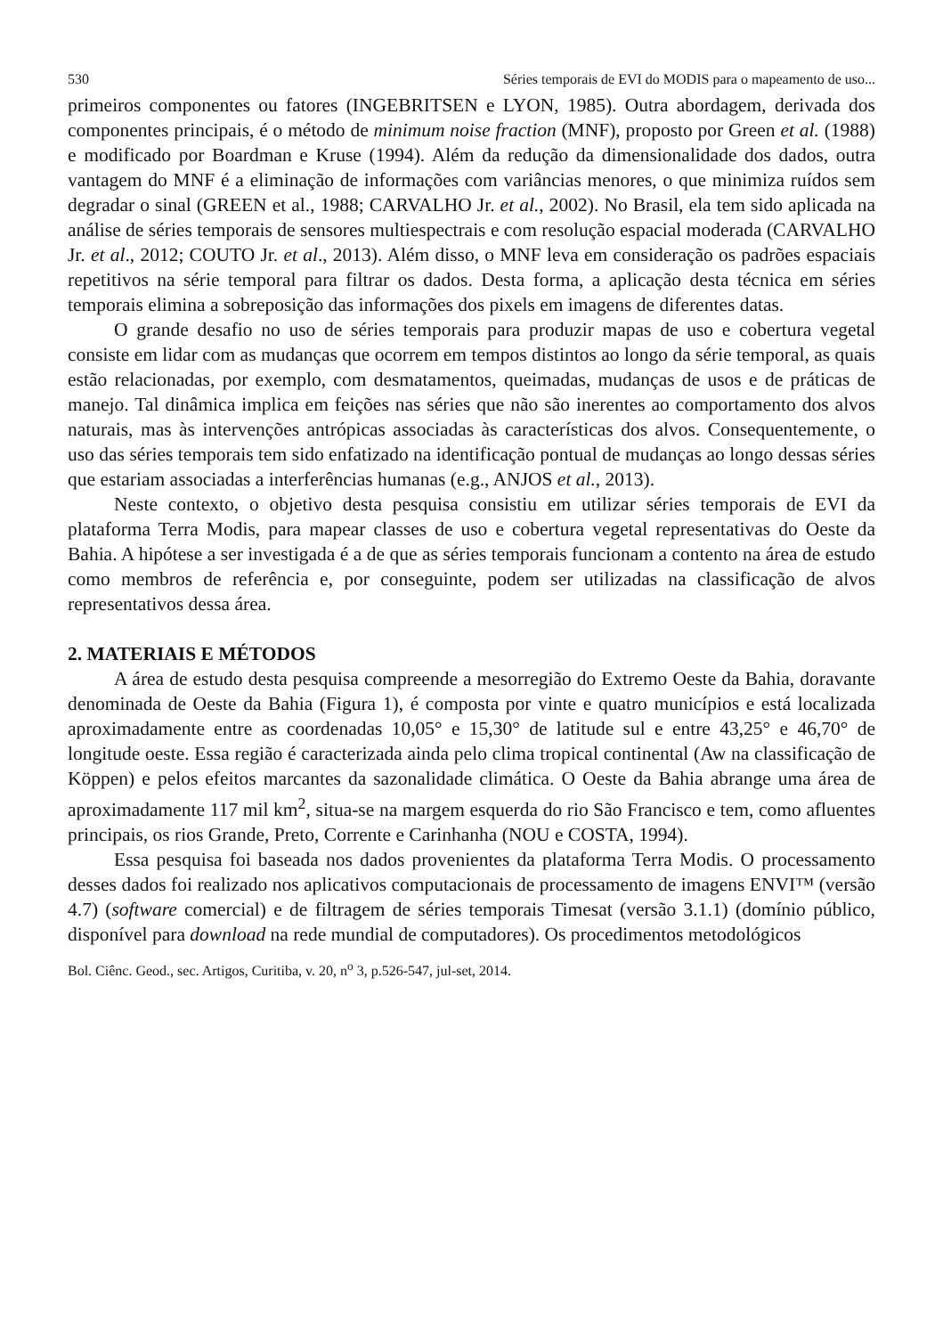530 Séries temporais de EVI do MODIS para o mapeamento de uso...
primeiros componentes ou fatores (INGEBRITSEN e LYON, 1985). Outra abordagem, derivada dos componentes principais, é o método de minimum noise fraction (MNF), proposto por Green et al. (1988) e modificado por Boardman e Kruse (1994). Além da redução da dimensionalidade dos dados, outra vantagem do MNF é a eliminação de informações com variâncias menores, o que minimiza ruídos sem degradar o sinal (GREEN et al., 1988; CARVALHO Jr. et al., 2002). No Brasil, ela tem sido aplicada na análise de séries temporais de sensores multiespectrais e com resolução espacial moderada (CARVALHO Jr. et al., 2012; COUTO Jr. et al., 2013). Além disso, o MNF leva em consideração os padrões espaciais repetitivos na série temporal para filtrar os dados. Desta forma, a aplicação desta técnica em séries temporais elimina a sobreposição das informações dos pixels em imagens de diferentes datas.
O grande desafio no uso de séries temporais para produzir mapas de uso e cobertura vegetal consiste em lidar com as mudanças que ocorrem em tempos distintos ao longo da série temporal, as quais estão relacionadas, por exemplo, com desmatamentos, queimadas, mudanças de usos e de práticas de manejo. Tal dinâmica implica em feições nas séries que não são inerentes ao comportamento dos alvos naturais, mas às intervenções antrópicas associadas às características dos alvos. Consequentemente, o uso das séries temporais tem sido enfatizado na identificação pontual de mudanças ao longo dessas séries que estariam associadas a interferências humanas (e.g., ANJOS et al., 2013).
Neste contexto, o objetivo desta pesquisa consistiu em utilizar séries temporais de EVI da plataforma Terra Modis, para mapear classes de uso e cobertura vegetal representativas do Oeste da Bahia. A hipótese a ser investigada é a de que as séries temporais funcionam a contento na área de estudo como membros de referência e, por conseguinte, podem ser utilizadas na classificação de alvos representativos dessa área.
2. MATERIAIS E MÉTODOS
A área de estudo desta pesquisa compreende a mesorregião do Extremo Oeste da Bahia, doravante denominada de Oeste da Bahia (Figura 1), é composta por vinte e quatro municípios e está localizada aproximadamente entre as coordenadas 10,05° e 15,30° de latitude sul e entre 43,25° e 46,70° de longitude oeste. Essa região é caracterizada ainda pelo clima tropical continental (Aw na classificação de Köppen) e pelos efeitos marcantes da sazonalidade climática. O Oeste da Bahia abrange uma área de aproximadamente 117 mil km<sup>2</sup>, situa-se na margem esquerda do rio São Francisco e tem, como afluentes principais, os rios Grande, Preto, Corrente e Carinhanha (NOU e COSTA, 1994).
Essa pesquisa foi baseada nos dados provenientes da plataforma Terra Modis. O processamento desses dados foi realizado nos aplicativos computacionais de processamento de imagens ENVI™ (versão 4.7) (software comercial) e de filtragem de séries temporais Timesat (versão 3.1.1) (domínio público, disponível para download na rede mundial de computadores). Os procedimentos metodológicos
Bol. Ciênc. Geod., sec. Artigos, Curitiba, v. 20, n<sup>o</sup> 3, p.526-547, jul-set, 2014.